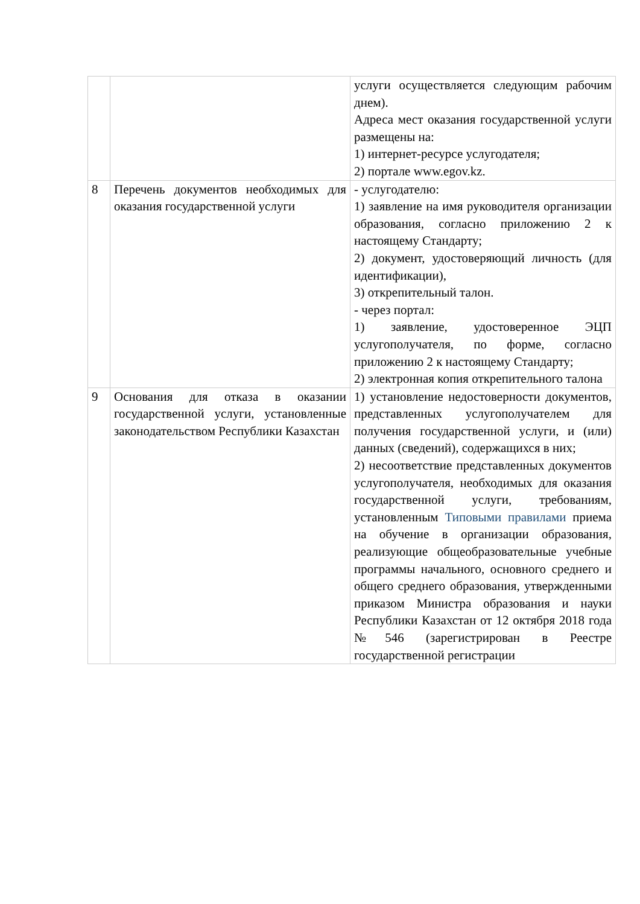| | | услуги осуществляется следующим рабочим днем). Адреса мест оказания государственной услуги размещены на: 1) интернет-ресурсе услугодателя; 2) портале www.egov.kz. |
| 8 | Перечень документов необходимых для оказания государственной услуги | - услугодателю: 1) заявление на имя руководителя организации образования, согласно приложению 2 к настоящему Стандарту; 2) документ, удостоверяющий личность (для идентификации), 3) открепительный талон. - через портал: 1) заявление, удостоверенное ЭЦП услугополучателя, по форме, согласно приложению 2 к настоящему Стандарту; 2) электронная копия открепительного талона |
| 9 | Основания для отказа в оказании государственной услуги, установленные законодательством Республики Казахстан | 1) установление недостоверности документов, представленных услугополучателем для получения государственной услуги, и (или) данных (сведений), содержащихся в них; 2) несоответствие представленных документов услугополучателя, необходимых для оказания государственной услуги, требованиям, установленным Типовыми правилами приема на обучение в организации образования, реализующие общеобразовательные учебные программы начального, основного среднего и общего среднего образования, утвержденными приказом Министра образования и науки Республики Казахстан от 12 октября 2018 года №546 (зарегистрирован в Реестре государственной регистрации |